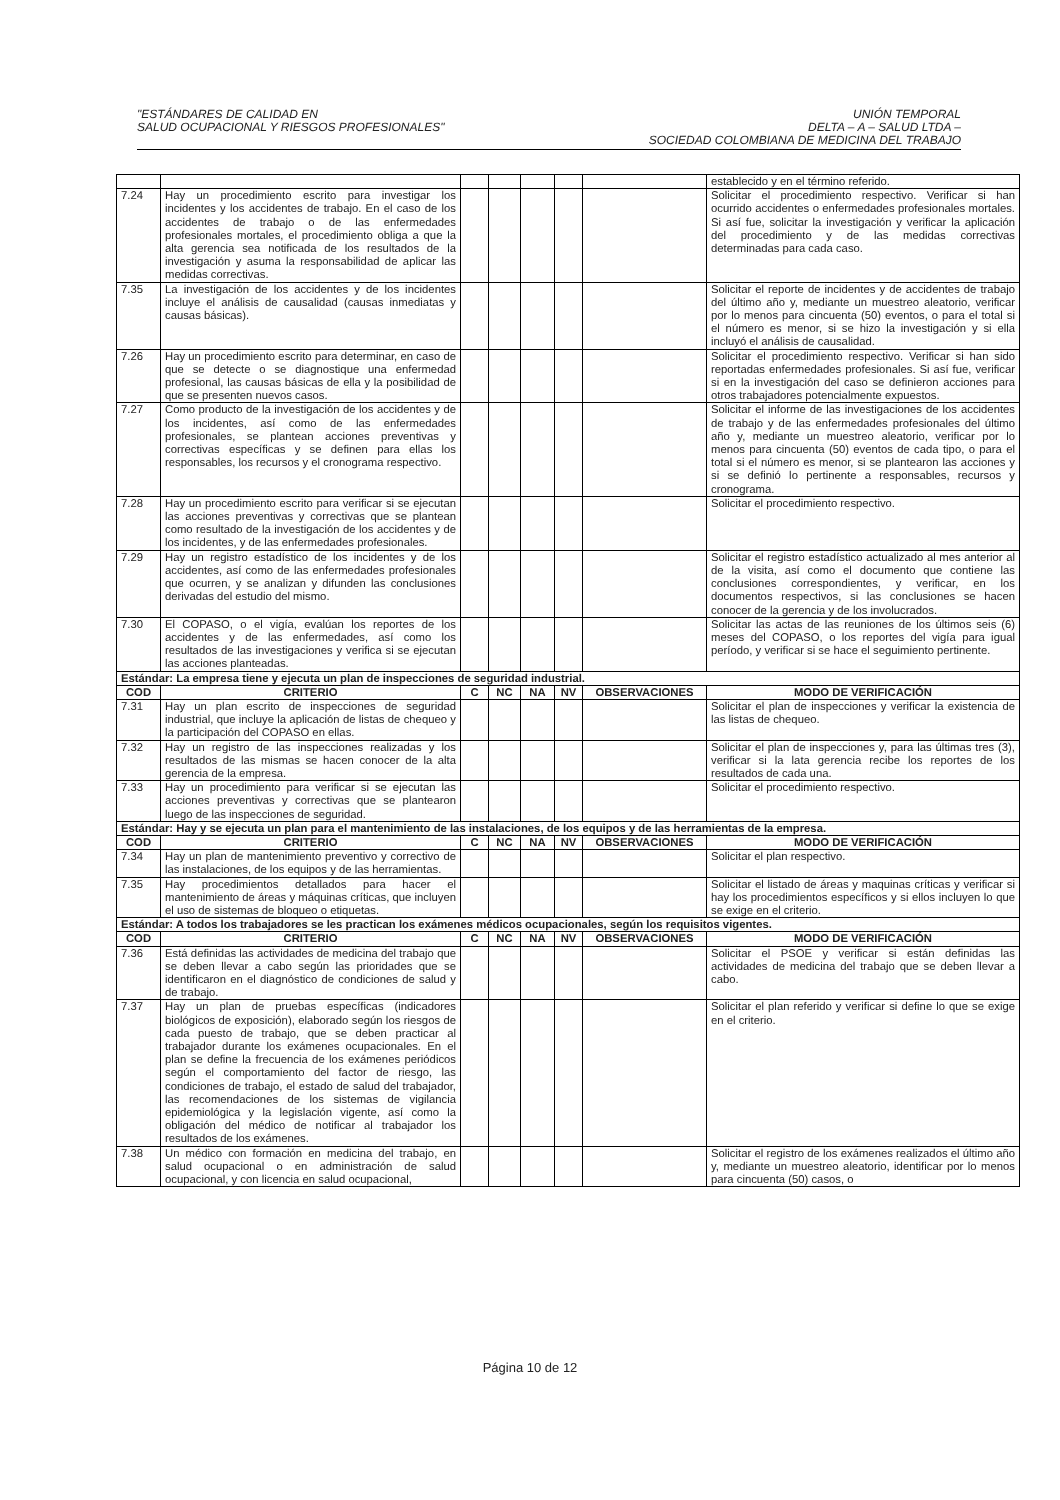"ESTÁNDARES DE CALIDAD EN
SALUD OCUPACIONAL Y RIESGOS PROFESIONALES"
UNIÓN TEMPORAL
DELTA – A – SALUD LTDA –
SOCIEDAD COLOMBIANA DE MEDICINA DEL TRABAJO
| | | | | | | | establecido y en el término referido. |
| 7.24 | Hay un procedimiento escrito para investigar los incidentes y los accidentes de trabajo. En el caso de los accidentes de trabajo o de las enfermedades profesionales mortales, el procedimiento obliga a que la alta gerencia sea notificada de los resultados de la investigación y asuma la responsabilidad de aplicar las medidas correctivas. | | | | | | Solicitar el procedimiento respectivo. Verificar si han ocurrido accidentes o enfermedades profesionales mortales. Si así fue, solicitar la investigación y verificar la aplicación del procedimiento y de las medidas correctivas determinadas para cada caso. |
| 7.35 | La investigación de los accidentes y de los incidentes incluye el análisis de causalidad (causas inmediatas y causas básicas). | | | | | | Solicitar el reporte de incidentes y de accidentes de trabajo del último año y, mediante un muestreo aleatorio, verificar por lo menos para cincuenta (50) eventos, o para el total si el número es menor, si se hizo la investigación y si ella incluyó el análisis de causalidad. |
| 7.26 | Hay un procedimiento escrito para determinar, en caso de que se detecte o se diagnostique una enfermedad profesional, las causas básicas de ella y la posibilidad de que se presenten nuevos casos. | | | | | | Solicitar el procedimiento respectivo. Verificar si han sido reportadas enfermedades profesionales. Si así fue, verificar si en la investigación del caso se definieron acciones para otros trabajadores potencialmente expuestos. |
| 7.27 | Como producto de la investigación de los accidentes y de los incidentes, así como de las enfermedades profesionales, se plantean acciones preventivas y correctivas específicas y se definen para ellas los responsables, los recursos y el cronograma respectivo. | | | | | | Solicitar el informe de las investigaciones de los accidentes de trabajo y de las enfermedades profesionales del último año y, mediante un muestreo aleatorio, verificar por lo menos para cincuenta (50) eventos de cada tipo, o para el total si el número es menor, si se plantearon las acciones y si se definió lo pertinente a responsables, recursos y cronograma. |
| 7.28 | Hay un procedimiento escrito para verificar si se ejecutan las acciones preventivas y correctivas que se plantean como resultado de la investigación de los accidentes y de los incidentes, y de las enfermedades profesionales. | | | | | | Solicitar el procedimiento respectivo. |
| 7.29 | Hay un registro estadístico de los incidentes y de los accidentes, así como de las enfermedades profesionales que ocurren, y se analizan y difunden las conclusiones derivadas del estudio del mismo. | | | | | | Solicitar el registro estadístico actualizado al mes anterior al de la visita, así como el documento que contiene las conclusiones correspondientes, y verificar, en los documentos respectivos, si las conclusiones se hacen conocer de la gerencia y de los involucrados. |
| 7.30 | El COPASO, o el vigía, evalúan los reportes de los accidentes y de las enfermedades, así como los resultados de las investigaciones y verifica si se ejecutan las acciones planteadas. | | | | | | Solicitar las actas de las reuniones de los últimos seis (6) meses del COPASO, o los reportes del vigía para igual período, y verificar si se hace el seguimiento pertinente. |
| Estándar: La empresa tiene y ejecuta un plan de inspecciones de seguridad industrial. | | | | | | | |
| COD | CRITERIO | C | NC | NA | NV | OBSERVACIONES | MODO DE VERIFICACIÓN |
| 7.31 | Hay un plan escrito de inspecciones de seguridad industrial, que incluye la aplicación de listas de chequeo y la participación del COPASO en ellas. | | | | | | Solicitar el plan de inspecciones y verificar la existencia de las listas de chequeo. |
| 7.32 | Hay un registro de las inspecciones realizadas y los resultados de las mismas se hacen conocer de la alta gerencia de la empresa. | | | | | | Solicitar el plan de inspecciones y, para las últimas tres (3), verificar si la lata gerencia recibe los reportes de los resultados de cada una. |
| 7.33 | Hay un procedimiento para verificar si se ejecutan las acciones preventivas y correctivas que se plantearon luego de las inspecciones de seguridad. | | | | | | Solicitar el procedimiento respectivo. |
| Estándar: Hay y se ejecuta un plan para el mantenimiento de las instalaciones, de los equipos y de las herramientas de la empresa. | | | | | | | |
| COD | CRITERIO | C | NC | NA | NV | OBSERVACIONES | MODO DE VERIFICACIÓN |
| 7.34 | Hay un plan de mantenimiento preventivo y correctivo de las instalaciones, de los equipos y de las herramientas. | | | | | | Solicitar el plan respectivo. |
| 7.35 | Hay procedimientos detallados para hacer el mantenimiento de áreas y máquinas críticas, que incluyen el uso de sistemas de bloqueo o etiquetas. | | | | | | Solicitar el listado de áreas y maquinas críticas y verificar si hay los procedimientos específicos y si ellos incluyen lo que se exige en el criterio. |
| Estándar: A todos los trabajadores se les practican los exámenes médicos ocupacionales, según los requisitos vigentes. | | | | | | | |
| COD | CRITERIO | C | NC | NA | NV | OBSERVACIONES | MODO DE VERIFICACIÓN |
| 7.36 | Está definidas las actividades de medicina del trabajo que se deben llevar a cabo según las prioridades que se identificaron en el diagnóstico de condiciones de salud y de trabajo. | | | | | | Solicitar el PSOE y verificar si están definidas las actividades de medicina del trabajo que se deben llevar a cabo. |
| 7.37 | Hay un plan de pruebas específicas (indicadores biológicos de exposición), elaborado según los riesgos de cada puesto de trabajo, que se deben practicar al trabajador durante los exámenes ocupacionales. En el plan se define la frecuencia de los exámenes periódicos según el comportamiento del factor de riesgo, las condiciones de trabajo, el estado de salud del trabajador, las recomendaciones de los sistemas de vigilancia epidemiológica y la legislación vigente, así como la obligación del médico de notificar al trabajador los resultados de los exámenes. | | | | | | Solicitar el plan referido y verificar si define lo que se exige en el criterio. |
| 7.38 | Un médico con formación en medicina del trabajo, en salud ocupacional o en administración de salud ocupacional, y con licencia en salud ocupacional, | | | | | | Solicitar el registro de los exámenes realizados el último año y, mediante un muestreo aleatorio, identificar por lo menos para cincuenta (50) casos, o |
Página 10 de 12